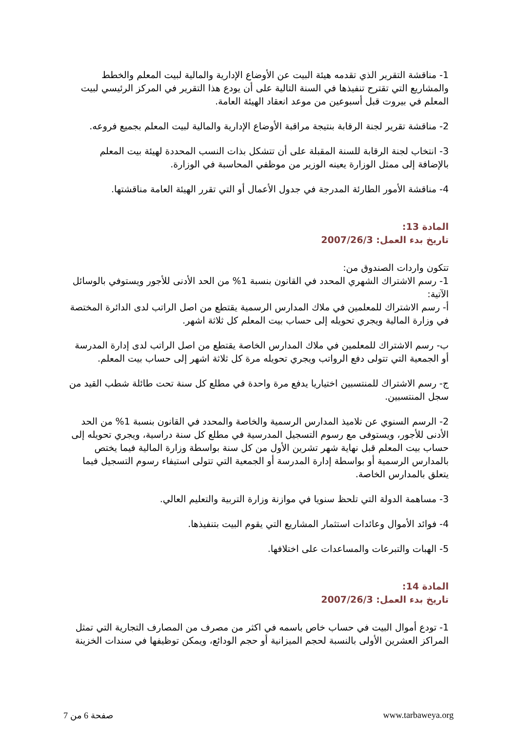1- مناقشة التقرير الذي تقدمه هيئة البيت عن الأوضاع الإدارية والمالية لبيت المعلم والخطط والمشاريع التي تقترح تنفيذها في السنة التالية على أن يودع هذا التقرير في المركز الرئيسي لبيت المعلم في بيروت قبل أسبوعين من موعد انعقاد الهيئة العامة.
2- مناقشة تقرير لجنة الرقابة بنتيجة مراقبة الأوضاع الإدارية والمالية لبيت المعلم بجميع فروعه.
3- انتخاب لجنة الرقابة للسنة المقبلة على أن تتشكل بذات النسب المحددة لهيئة بيت المعلم بالإضافة إلى ممثل الوزارة يعينه الوزير من موظفي المحاسبة في الوزارة.
4- مناقشة الأمور الطارئة المدرجة في جدول الأعمال أو التي تقرر الهيئة العامة مناقشتها.
المادة 13:
تاريخ بدء العمل: 2007/26/3
تتكون واردات الصندوق من:
1- رسم الاشتراك الشهري المحدد في القانون بنسبة 1% من الحد الأدنى للأجور ويستوفي بالوسائل الآتية:
أ- رسم الاشتراك للمعلمين في ملاك المدارس الرسمية يقتطع من اصل الراتب لدى الدائرة المختصة في وزارة المالية ويجري تحويله إلى حساب بيت المعلم كل ثلاثة اشهر.
ب- رسم الاشتراك للمعلمين في ملاك المدارس الخاصة يقتطع من اصل الراتب لدى إدارة المدرسة أو الجمعية التي تتولى دفع الرواتب ويجري تحويله مرة كل ثلاثة اشهر إلى حساب بيت المعلم.
ج- رسم الاشتراك للمنتسبين اختياريا يدفع مرة واحدة في مطلع كل سنة تحت طائلة شطب القيد من سجل المنتسبين.
2- الرسم السنوي عن تلاميذ المدارس الرسمية والخاصة والمحدد في القانون بنسبة 1% من الحد الأدنى للأجور، ويستوفى مع رسوم التسجيل المدرسية في مطلع كل سنة دراسية، ويجري تحويله إلى حساب بيت المعلم قبل نهاية شهر تشرين الأول من كل سنة بواسطة وزارة المالية فيما يختص بالمدارس الرسمية أو بواسطة إدارة المدرسة أو الجمعية التي تتولى استيفاء رسوم التسجيل فيما يتعلق بالمدارس الخاصة.
3- مساهمة الدولة التي تلحظ سنويا في موازنة وزارة التربية والتعليم العالي.
4- فوائد الأموال وعائدات استثمار المشاريع التي يقوم البيت بتنفيذها.
5- الهبات والتبرعات والمساعدات على اختلافها.
المادة 14:
تاريخ بدء العمل: 2007/26/3
1- تودع أموال البيت في حساب خاص باسمه في اكثر من مصرف من المصارف التجارية التي تمثل المراكز العشرين الأولى بالنسبة لحجم الميزانية أو حجم الودائع، ويمكن توظيفها في سندات الخزينة
صفحة 6 من 7 www.tarbaweya.org